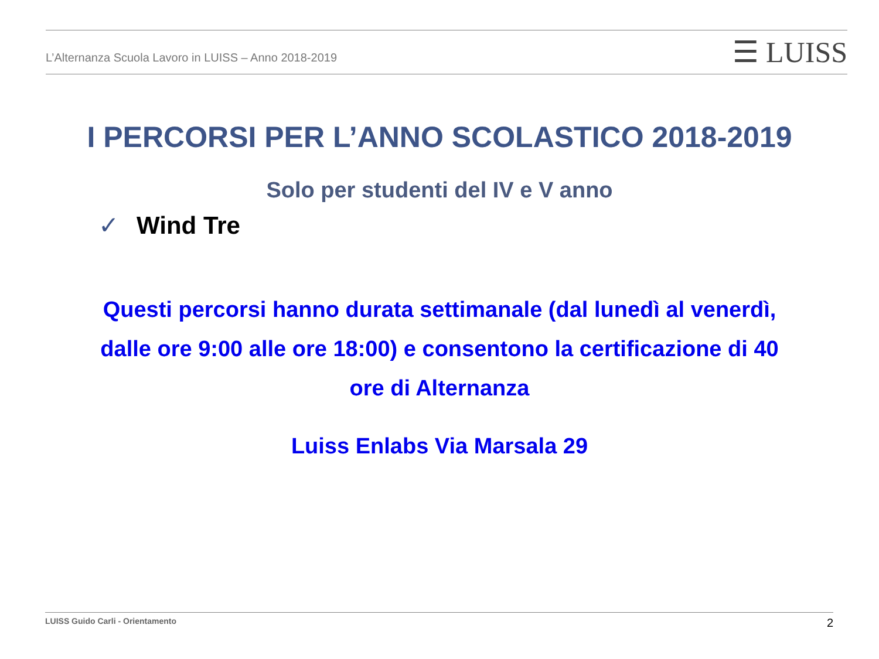L’Alternanza Scuola Lavoro in LUISS – Anno 2018-2019
☰ LUISS
I PERCORSI PER L’ANNO SCOLASTICO 2018-2019
Solo per studenti del IV e V anno
✓ Wind Tre
Questi percorsi hanno durata settimanale (dal lunedì al venerdì,
dalle ore 9:00 alle ore 18:00) e consentono la certificazione di 40
ore di Alternanza
Luiss Enlabs Via Marsala 29
LUISS Guido Carli - Orientamento 2